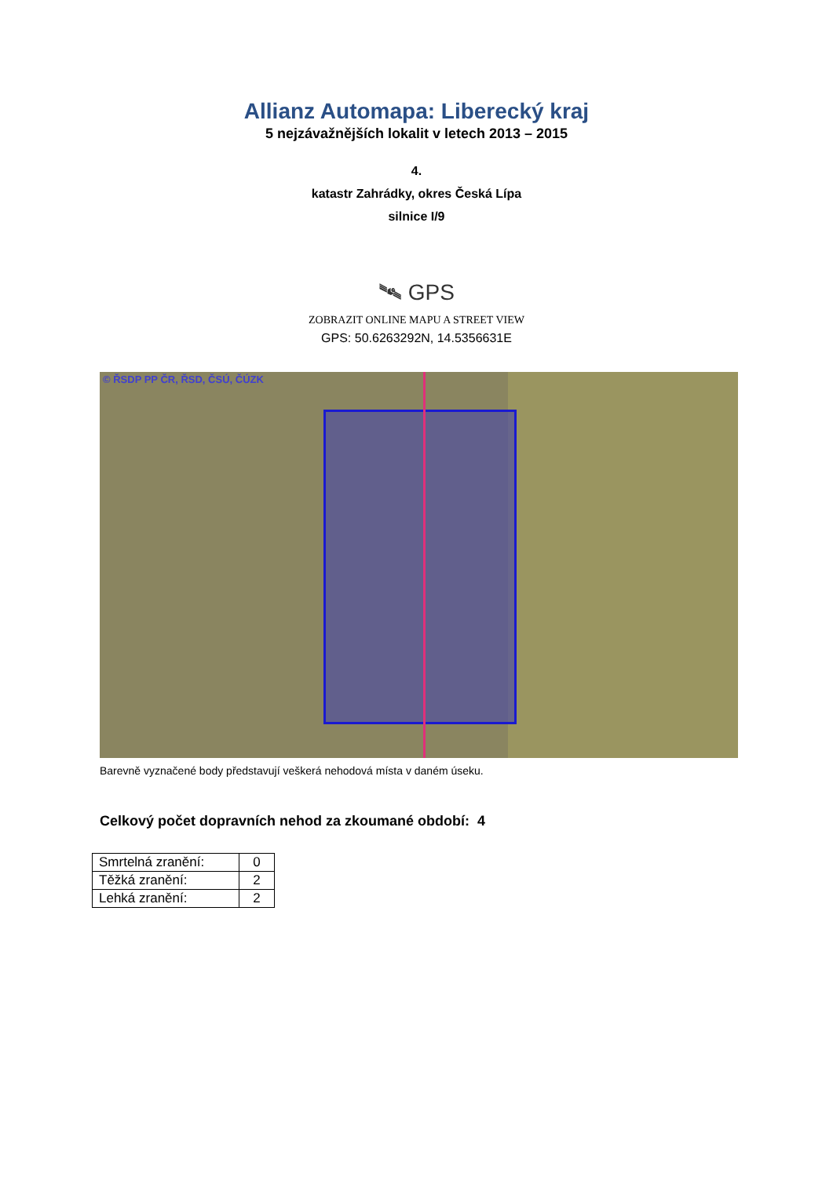Allianz Automapa: Liberecký kraj
5 nejzávažnějších lokalit v letech 2013 – 2015
4.
katastr Zahrádky, okres Česká Lípa
silnice I/9
🛰 GPS
ZOBRAZIT ONLINE MAPU A STREET VIEW
GPS: 50.6263292N, 14.5356631E
© ŘSDP PP ČR, ŘSD, ČSÚ, ČÚZK
Barevně vyznačené body představují veškerá nehodová místa v daném úseku.
Celkový počet dopravních nehod za zkoumané období: 4
| Smrtelná zranění: | 0 |
| Těžká zranění: | 2 |
| Lehká zranění: | 2 |